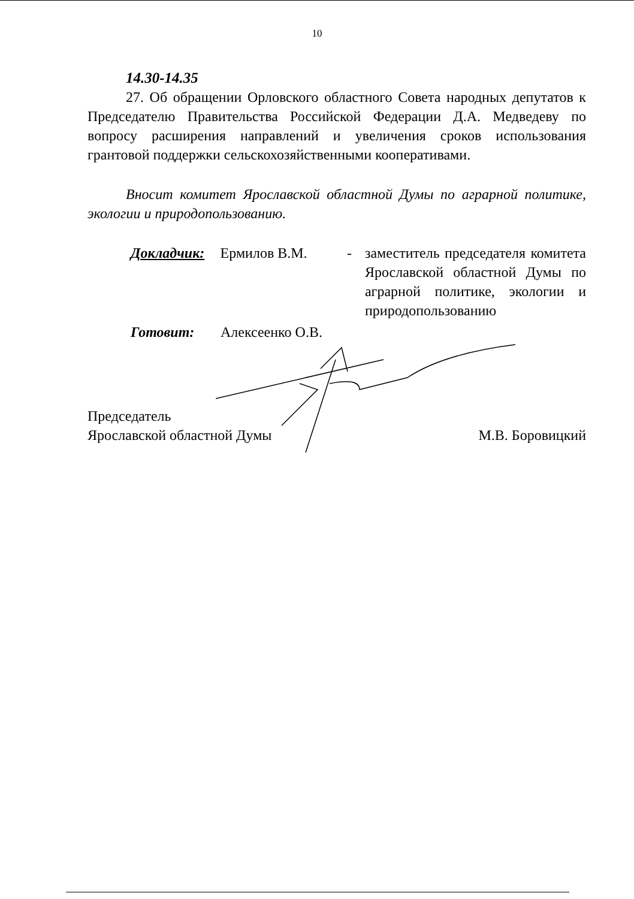10
14.30-14.35
27. Об обращении Орловского областного Совета народных депутатов к Председателю Правительства Российской Федерации Д.А. Медведеву по вопросу расширения направлений и увеличения сроков использования грантовой поддержки сельскохозяйственными кооперативами.
Вносит комитет Ярославской областной Думы по аграрной политике, экологии и природопользованию.
Докладчик: Ермилов В.М. - заместитель председателя комитета Ярославской областной Думы по аграрной политике, экологии и природопользованию
Готовит: Алексеенко О.В.
Председатель
Ярославской областной Думы
М.В. Боровицкий